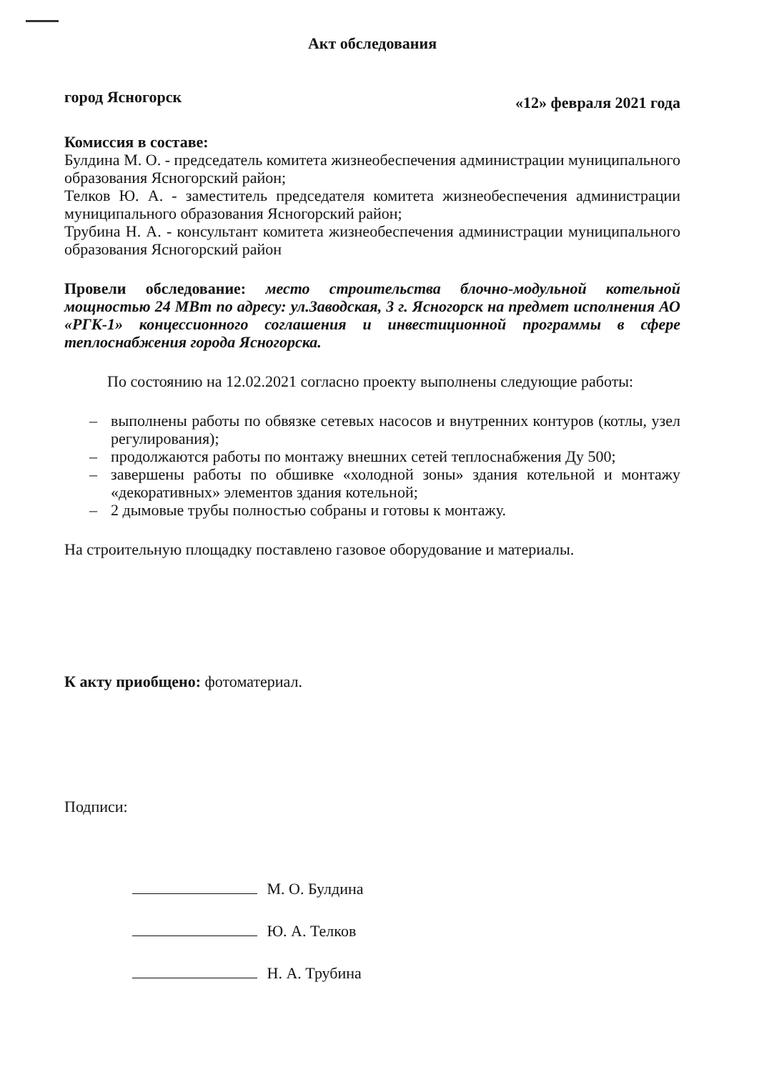Акт обследования
город Ясногорск «12» февраля 2021 года
Комиссия в составе:
Булдина М. О. - председатель комитета жизнеобеспечения администрации муниципального образования Ясногорский район;
Телков Ю. А. - заместитель председателя комитета жизнеобеспечения администрации муниципального образования Ясногорский район;
Трубина Н. А. - консультант комитета жизнеобеспечения администрации муниципального образования Ясногорский район
Провели обследование: место строительства блочно-модульной котельной мощностью 24 МВт по адресу: ул.Заводская, 3 г. Ясногорск на предмет исполнения АО «РГК-1» концессионного соглашения и инвестиционной программы в сфере теплоснабжения города Ясногорска.
По состоянию на 12.02.2021 согласно проекту выполнены следующие работы:
– выполнены работы по обвязке сетевых насосов и внутренних контуров (котлы, узел регулирования);
– продолжаются работы по монтажу внешних сетей теплоснабжения Ду 500;
– завершены работы по обшивке «холодной зоны» здания котельной и монтажу «декоративных» элементов здания котельной;
– 2 дымовые трубы полностью собраны и готовы к монтажу.
На строительную площадку поставлено газовое оборудование и материалы.
К акту приобщено: фотоматериал.
Подписи:
М. О. Булдина
Ю. А. Телков
Н. А. Трубина